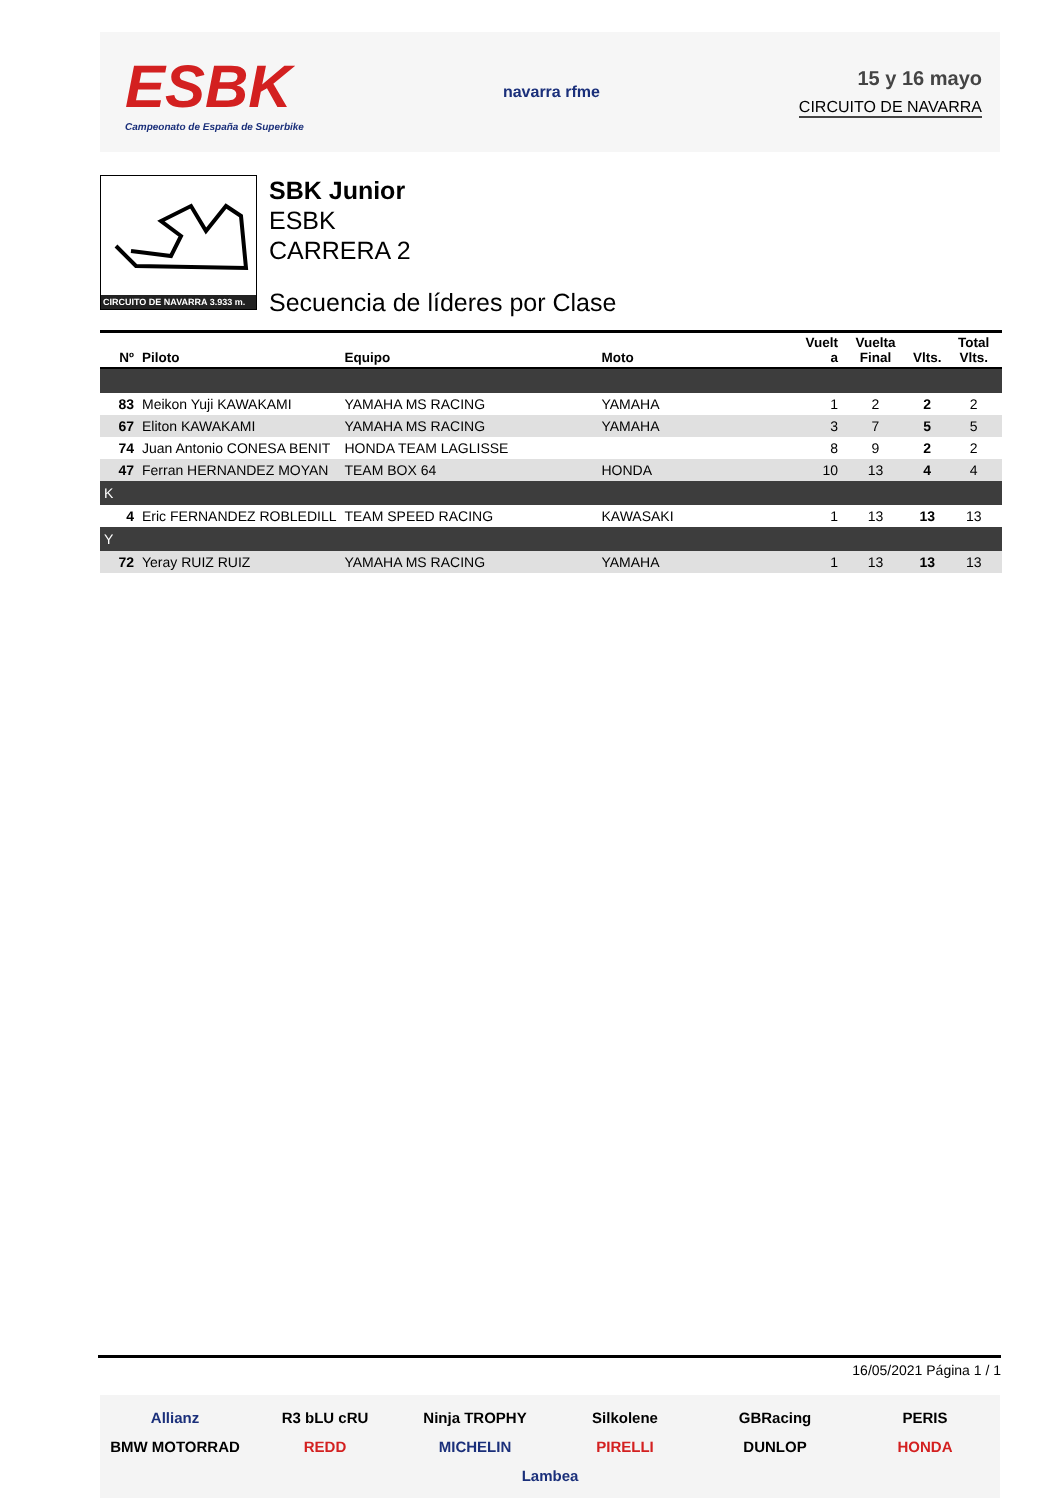ESBK
Campeonato de España de Superbike
navarra rfme
15 y 16 mayo
CIRCUITO DE NAVARRA
CIRCUITO DE NAVARRA 3.933 m.
SBK Junior
ESBK
CARRERA 2
Secuencia de líderes por Clase
| Nº | Piloto | Equipo | Moto | Vuelt a | Vuelta Final | Vlts. | Total Vlts. |
| --- | --- | --- | --- | --- | --- | --- | --- |
| 83 | Meikon Yuji KAWAKAMI | YAMAHA MS RACING | YAMAHA | 1 | 2 | 2 | 2 |
| 67 | Eliton KAWAKAMI | YAMAHA MS RACING | YAMAHA | 3 | 7 | 5 | 5 |
| 74 | Juan Antonio CONESA BENIT | HONDA TEAM LAGLISSE | | 8 | 9 | 2 | 2 |
| 47 | Ferran HERNANDEZ MOYAN | TEAM BOX 64 | HONDA | 10 | 13 | 4 | 4 |
| K | | | | | | | |
| 4 | Eric FERNANDEZ ROBLEDILL | TEAM SPEED RACING | KAWASAKI | 1 | 13 | 13 | 13 |
| Y | | | | | | | |
| 72 | Yeray RUIZ RUIZ | YAMAHA MS RACING | YAMAHA | 1 | 13 | 13 | 13 |
16/05/2021 Página 1 / 1
Allianz R3 bLU cRU Ninja TROPHY Silkolene GBRacing PERIS BMW MOTORRAD REDD MICHELIN PIRELLI DUNLOP HONDA Lambea